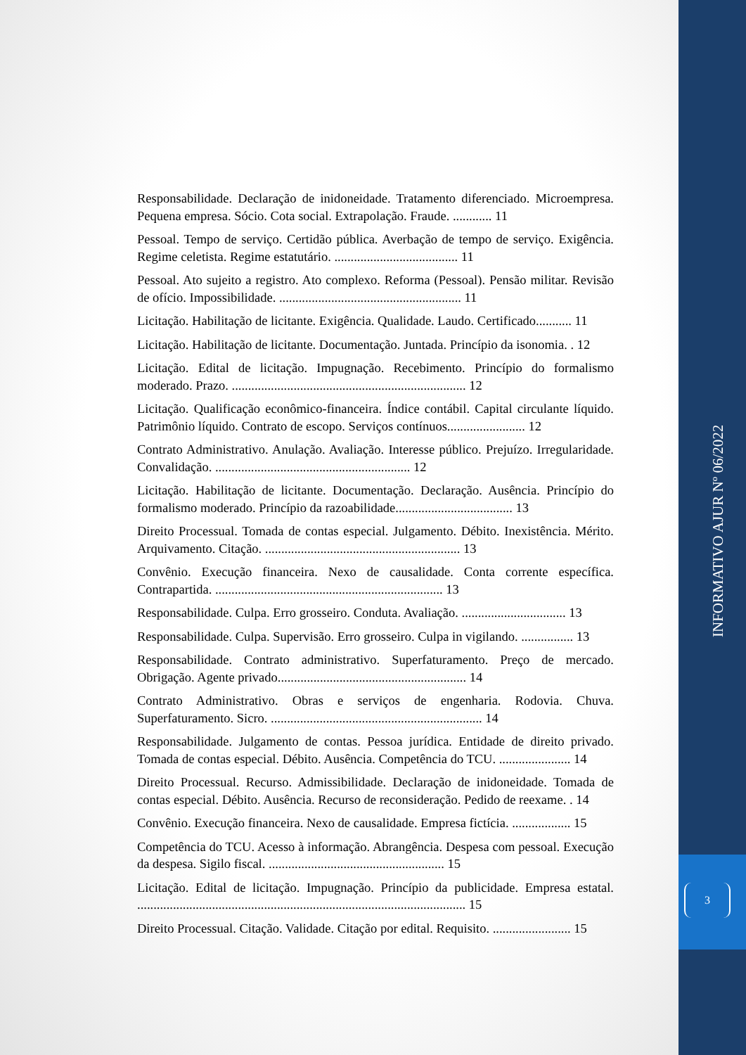INFORMATIVO AJUR Nº 06/2022
3
Responsabilidade. Declaração de inidoneidade. Tratamento diferenciado. Microempresa. Pequena empresa. Sócio. Cota social. Extrapolação. Fraude. ............ 11
Pessoal. Tempo de serviço. Certidão pública. Averbação de tempo de serviço. Exigência. Regime celetista. Regime estatutário. ...................................... 11
Pessoal. Ato sujeito a registro. Ato complexo. Reforma (Pessoal). Pensão militar. Revisão de ofício. Impossibilidade. ........................................................ 11
Licitação. Habilitação de licitante. Exigência. Qualidade. Laudo. Certificado........... 11
Licitação. Habilitação de licitante. Documentação. Juntada. Princípio da isonomia. . 12
Licitação. Edital de licitação. Impugnação. Recebimento. Princípio do formalismo moderado. Prazo. ........................................................................ 12
Licitação. Qualificação econômico-financeira. Índice contábil. Capital circulante líquido. Patrimônio líquido. Contrato de escopo. Serviços contínuos........................ 12
Contrato Administrativo. Anulação. Avaliação. Interesse público. Prejuízo. Irregularidade. Convalidação. ............................................................ 12
Licitação. Habilitação de licitante. Documentação. Declaração. Ausência. Princípio do formalismo moderado. Princípio da razoabilidade.................................... 13
Direito Processual. Tomada de contas especial. Julgamento. Débito. Inexistência. Mérito. Arquivamento. Citação. ............................................................ 13
Convênio. Execução financeira. Nexo de causalidade. Conta corrente específica. Contrapartida. ...................................................................... 13
Responsabilidade. Culpa. Erro grosseiro. Conduta. Avaliação. ................................ 13
Responsabilidade. Culpa. Supervisão. Erro grosseiro. Culpa in vigilando. ................ 13
Responsabilidade. Contrato administrativo. Superfaturamento. Preço de mercado. Obrigação. Agente privado.......................................................... 14
Contrato Administrativo. Obras e serviços de engenharia. Rodovia. Chuva. Superfaturamento. Sicro. ................................................................. 14
Responsabilidade. Julgamento de contas. Pessoa jurídica. Entidade de direito privado. Tomada de contas especial. Débito. Ausência. Competência do TCU. ...................... 14
Direito Processual. Recurso. Admissibilidade. Declaração de inidoneidade. Tomada de contas especial. Débito. Ausência. Recurso de reconsideração. Pedido de reexame. . 14
Convênio. Execução financeira. Nexo de causalidade. Empresa fictícia. .................. 15
Competência do TCU. Acesso à informação. Abrangência. Despesa com pessoal. Execução da despesa. Sigilo fiscal. ...................................................... 15
Licitação. Edital de licitação. Impugnação. Princípio da publicidade. Empresa estatal. ..................................................................................................... 15
Direito Processual. Citação. Validade. Citação por edital. Requisito. ........................ 15